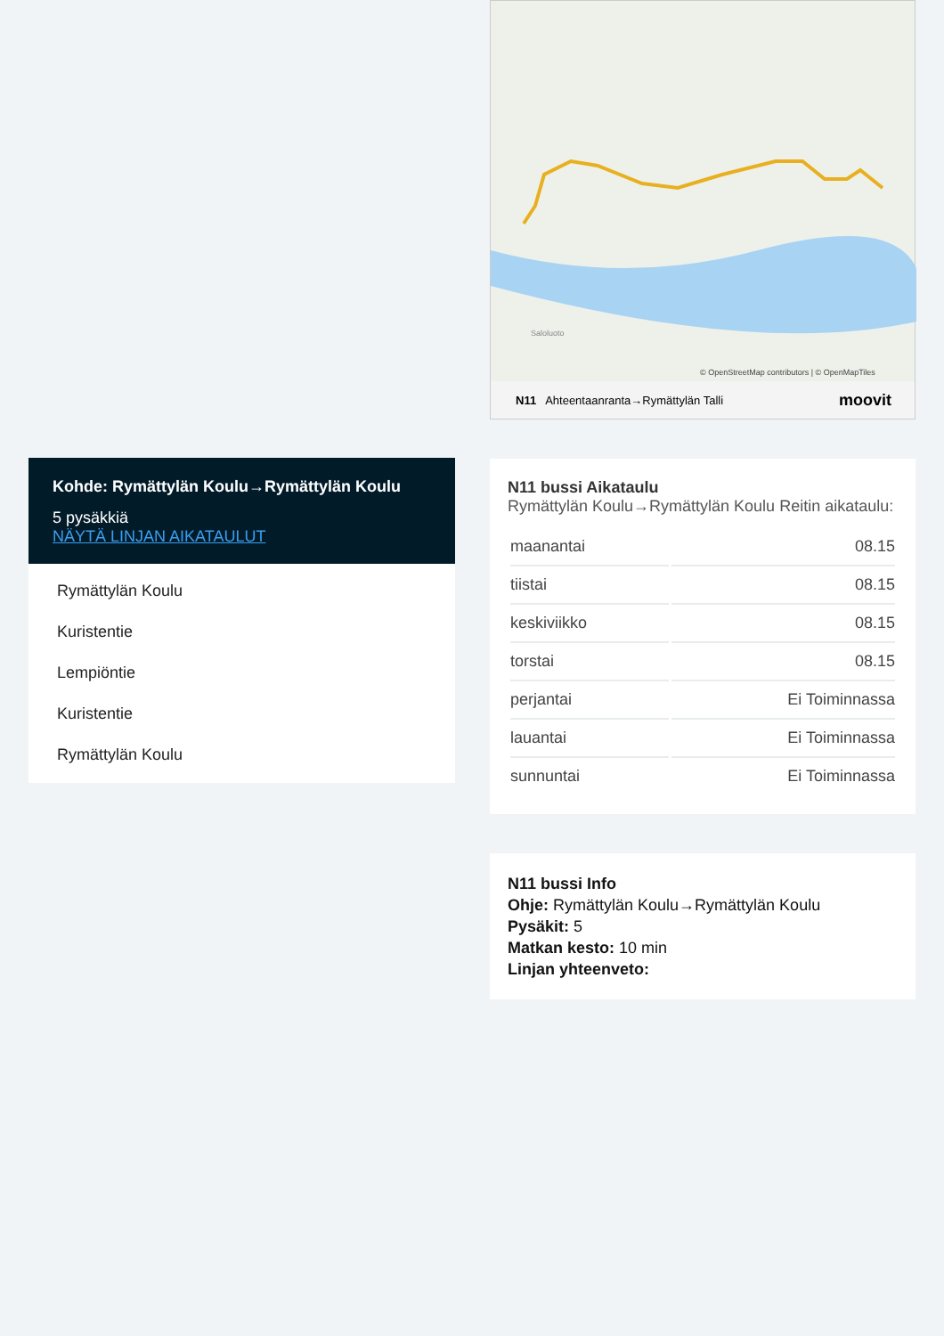Kohde: Rymättylän Koulu→Rymättylän Koulu
5 pysäkkiä
NÄYTÄ LINJAN AIKATAULUT
Rymättylän Koulu
Kuristentie
Lempiöntie
Kuristentie
Rymättylän Koulu
Saloluoto
© OpenStreetMap contributors | © OpenMapTiles
N11 Ahteentaanranta→Rymättylän Talli moovit
N11 bussi Aikataulu
Rymättylän Koulu→Rymättylän Koulu Reitin aikataulu:
| maanantai | 08.15 |
| tiistai | 08.15 |
| keskiviikko | 08.15 |
| torstai | 08.15 |
| perjantai | Ei Toiminnassa |
| lauantai | Ei Toiminnassa |
| sunnuntai | Ei Toiminnassa |
N11 bussi Info
Ohje: Rymättylän Koulu→Rymättylän Koulu
Pysäkit: 5
Matkan kesto: 10 min
Linjan yhteenveto: